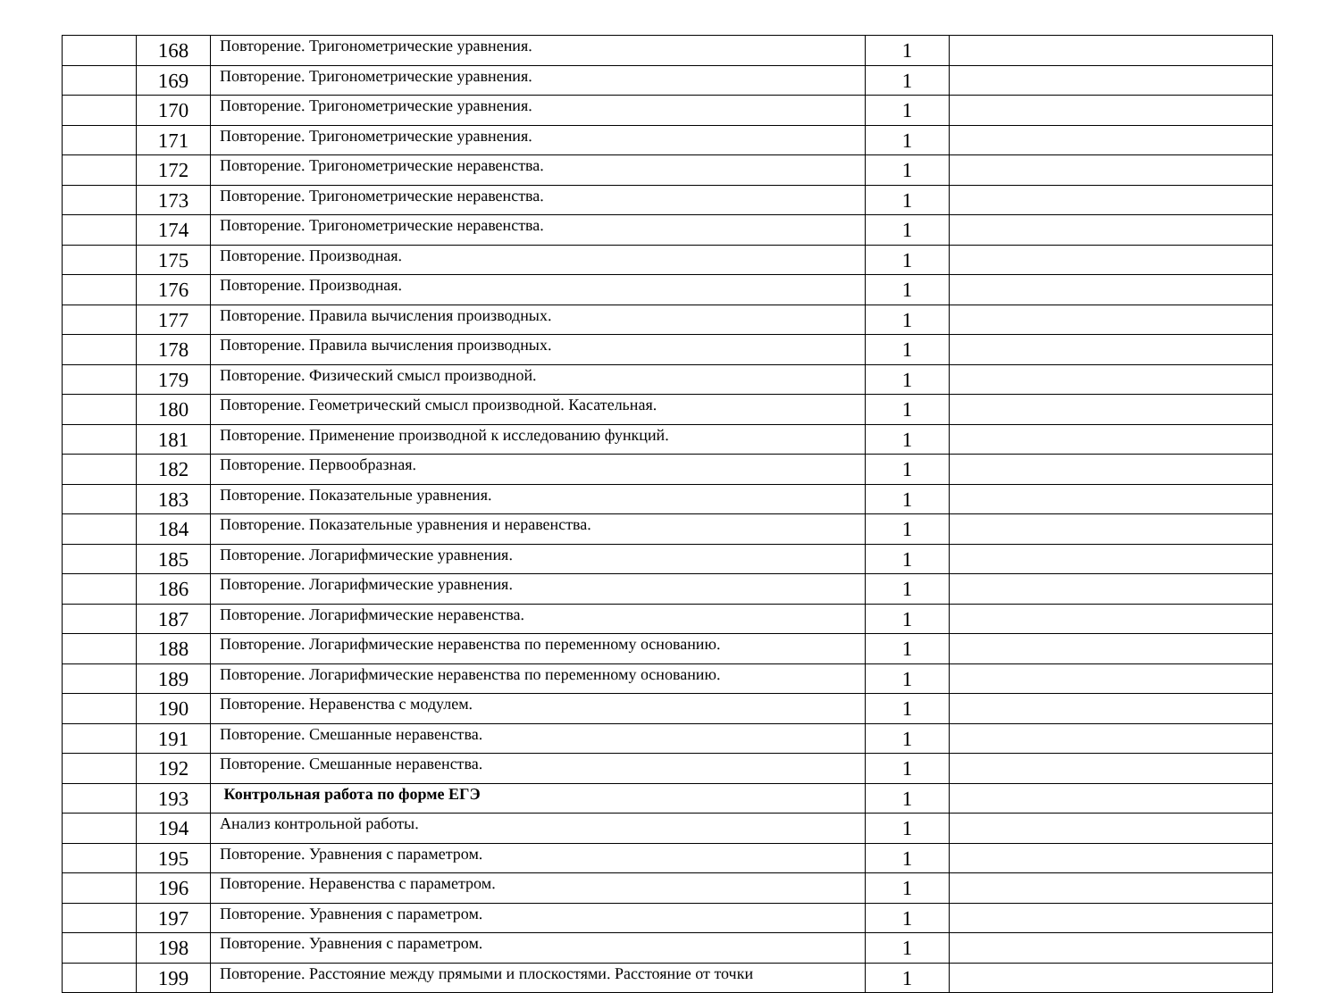| | 168 | Повторение. Тригонометрические уравнения. | 1 | |
| | 169 | Повторение. Тригонометрические уравнения. | 1 | |
| | 170 | Повторение. Тригонометрические уравнения. | 1 | |
| | 171 | Повторение. Тригонометрические уравнения. | 1 | |
| | 172 | Повторение. Тригонометрические неравенства. | 1 | |
| | 173 | Повторение. Тригонометрические неравенства. | 1 | |
| | 174 | Повторение. Тригонометрические неравенства. | 1 | |
| | 175 | Повторение. Производная. | 1 | |
| | 176 | Повторение. Производная. | 1 | |
| | 177 | Повторение. Правила вычисления производных. | 1 | |
| | 178 | Повторение. Правила вычисления производных. | 1 | |
| | 179 | Повторение. Физический смысл производной. | 1 | |
| | 180 | Повторение. Геометрический смысл производной. Касательная. | 1 | |
| | 181 | Повторение. Применение производной к исследованию функций. | 1 | |
| | 182 | Повторение. Первообразная. | 1 | |
| | 183 | Повторение. Показательные уравнения. | 1 | |
| | 184 | Повторение. Показательные уравнения и неравенства. | 1 | |
| | 185 | Повторение. Логарифмические уравнения. | 1 | |
| | 186 | Повторение. Логарифмические уравнения. | 1 | |
| | 187 | Повторение. Логарифмические неравенства. | 1 | |
| | 188 | Повторение. Логарифмические неравенства по переменному основанию. | 1 | |
| | 189 | Повторение. Логарифмические неравенства по переменному основанию. | 1 | |
| | 190 | Повторение. Неравенства с модулем. | 1 | |
| | 191 | Повторение. Смешанные неравенства. | 1 | |
| | 192 | Повторение. Смешанные неравенства. | 1 | |
| | 193 | Контрольная работа по форме ЕГЭ | 1 | |
| | 194 | Анализ контрольной работы. | 1 | |
| | 195 | Повторение. Уравнения с параметром. | 1 | |
| | 196 | Повторение. Неравенства с параметром. | 1 | |
| | 197 | Повторение. Уравнения с параметром. | 1 | |
| | 198 | Повторение. Уравнения с параметром. | 1 | |
| | 199 | Повторение. Расстояние между прямыми и плоскостями. Расстояние от точки | 1 | |